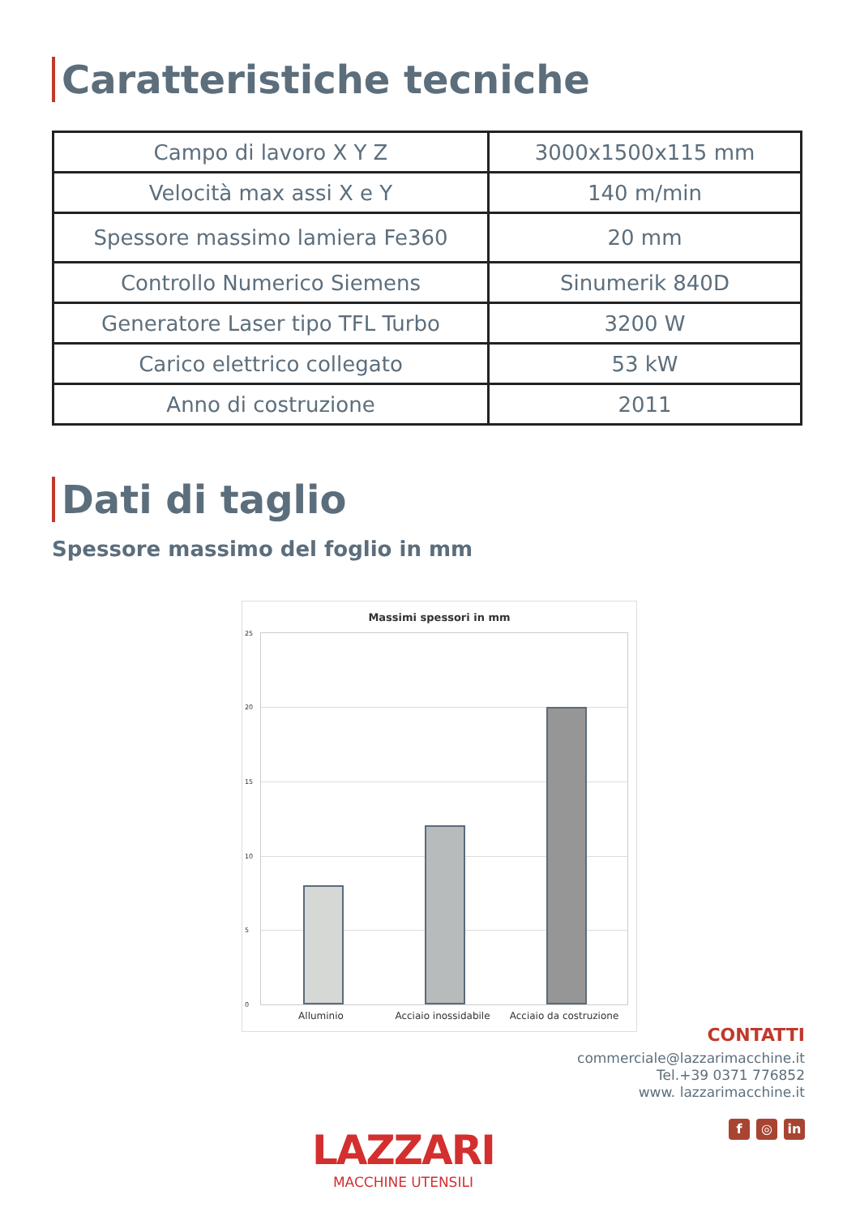Caratteristiche tecniche
| Campo di lavoro X Y Z | 3000x1500x115 mm |
| Velocità max assi X e Y | 140 m/min |
| Spessore massimo lamiera Fe360 | 20 mm |
| Controllo Numerico Siemens | Sinumerik 840D |
| Generatore Laser tipo TFL Turbo | 3200 W |
| Carico elettrico collegato | 53 kW |
| Anno di costruzione | 2011 |
Dati di taglio
Spessore massimo del foglio in mm
Massimi spessori in mm
25
20
15
10
5
0
Alluminio Acciaio inossidabile Acciaio da costruzione
CONTATTI
commerciale@lazzarimacchine.it
Tel.+39 0371 776852
www. lazzarimacchine.it
f ◎ in
LAZZARI
MACCHINE UTENSILI